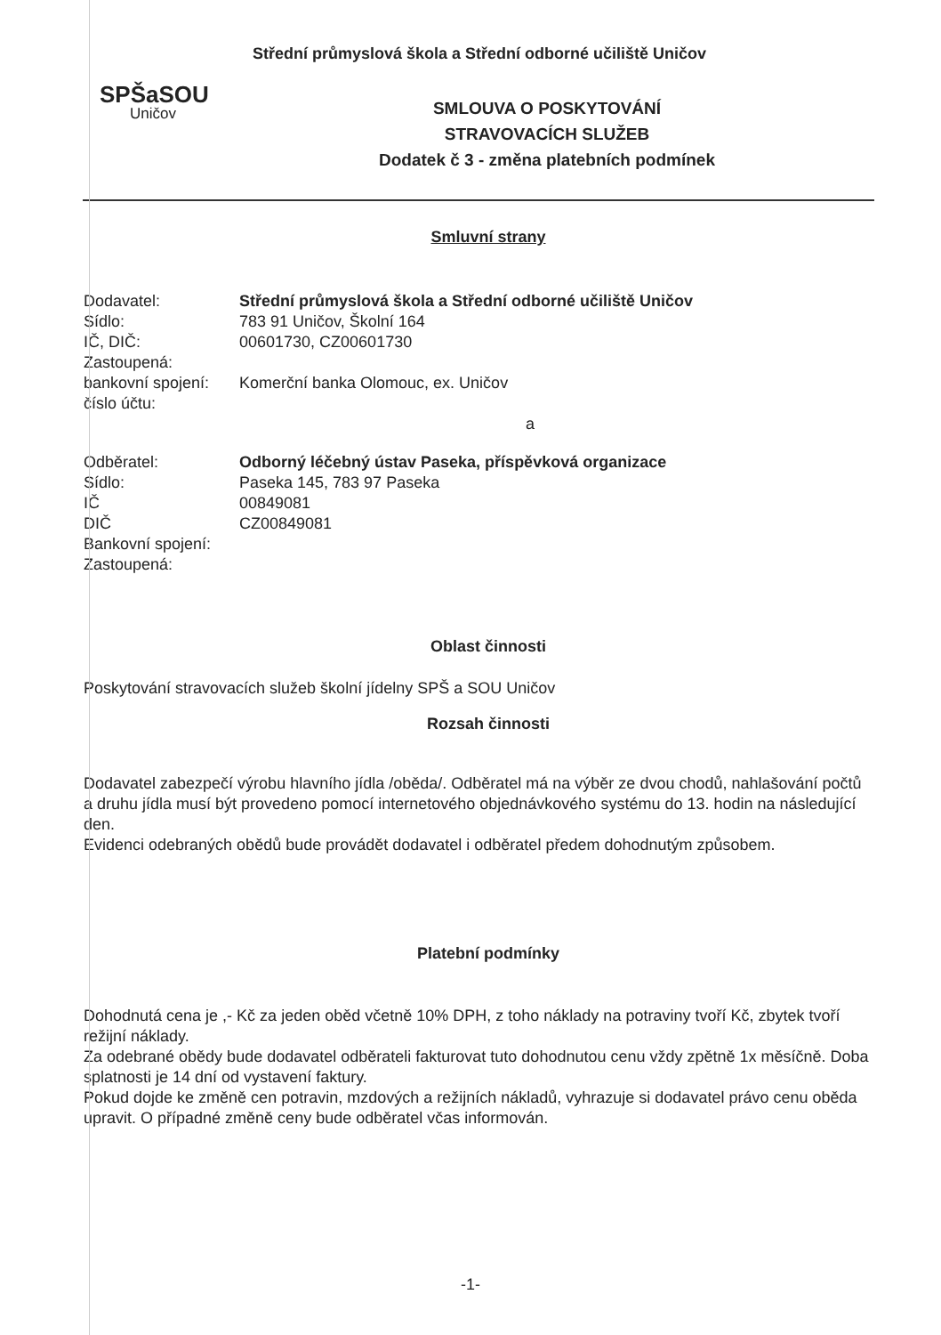Střední průmyslová škola a Střední odborné učiliště Uničov
SPŠaSOU
Uničov
SMLOUVA O POSKYTOVÁNÍ
STRAVOVACÍCH SLUŽEB
Dodatek č 3 - změna platebních podmínek
Smluvní strany
Dodavatel: Střední průmyslová škola a Střední odborné učiliště Uničov
Sídlo:
783 91 Uničov, Školní 164
IČ, DIČ:
00601730, CZ00601730
Zastoupená:
bankovní spojení:
Komerční banka Olomouc, ex. Uničov
číslo účtu:
a
Odběratel: Odborný léčebný ústav Paseka, příspěvková organizace
Sídlo:
Paseka 145, 783 97 Paseka
IČ
00849081
DIČ
CZ00849081
Bankovní spojení:
Zastoupená:
Oblast činnosti
Poskytování stravovacích služeb školní jídelny SPŠ a SOU Uničov
Rozsah činnosti
Dodavatel zabezpečí výrobu hlavního jídla /oběda/. Odběratel má na výběr ze dvou chodů, nahlašování počtů a druhu jídla musí být provedeno pomocí internetového objednávkového systému do 13. hodin na následující den.
Evidenci odebraných obědů bude provádět dodavatel i odběratel předem dohodnutým způsobem.
Platební podmínky
Dohodnutá cena je ,- Kč za jeden oběd včetně 10% DPH, z toho náklady na potraviny tvoří Kč, zbytek tvoří režijní náklady.
Za odebrané obědy bude dodavatel odběrateli fakturovat tuto dohodnutou cenu vždy zpětně 1x měsíčně. Doba splatnosti je 14 dní od vystavení faktury.
Pokud dojde ke změně cen potravin, mzdových a režijních nákladů, vyhrazuje si dodavatel právo cenu oběda upravit. O případné změně ceny bude odběratel včas informován.
-1-